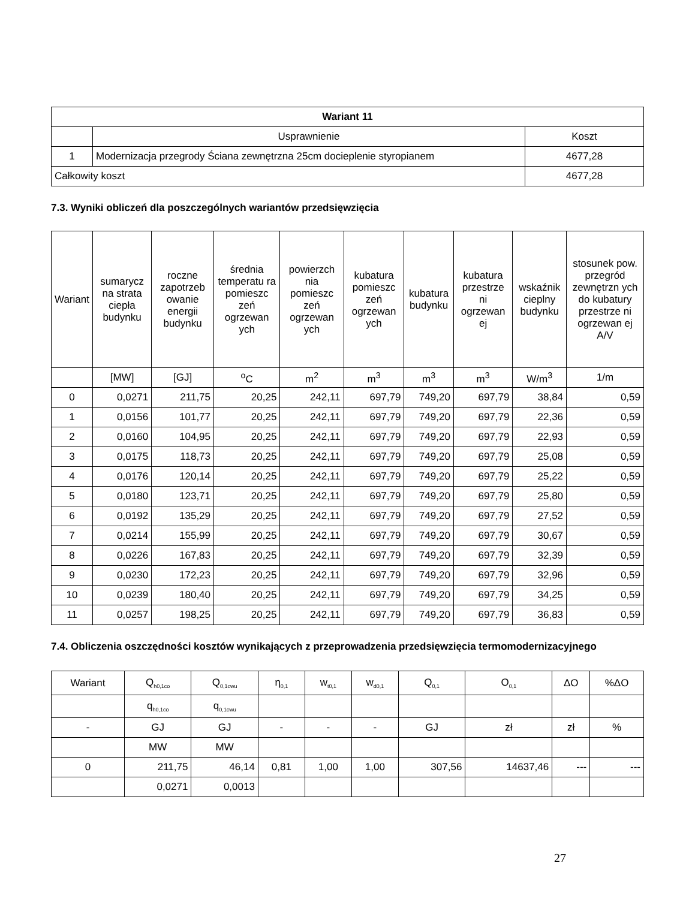| Wariant 11 | | |
| --- | --- | --- |
| | Usprawnienie | Koszt |
| 1 | Modernizacja przegrody Ściana zewnętrzna 25cm docieplenie styropianem | 4677,28 |
| Całkowity koszt | | 4677,28 |
7.3. Wyniki obliczeń dla poszczególnych wariantów przedsięwzięcia
| Wariant | sumarycz na strata ciepła budynku | roczne zapotrzeb owanie energii budynku | średnia temperatu ra pomieszc zeń ogrzewan ych | powierzch nia pomieszc zeń ogrzewan ych | kubatura pomieszc zeń ogrzewan ych | kubatura budynku | kubatura przestrze ni ogrzewan ej | wskaźnik cieplny budynku | stosunek pow. przegród zewnętrzn ych do kubatury przestrze ni ogrzewan ej A/V |
| --- | --- | --- | --- | --- | --- | --- | --- | --- | --- |
| | [MW] | [GJ] | <sup>o</sup> C | m<sup>2</sup> | m<sup>3</sup> | m<sup>3</sup> | m<sup>3</sup> | W/m<sup>3</sup> | 1/m |
| 0 | 0,0271 | 211,75 | 20,25 | 242,11 | 697,79 | 749,20 | 697,79 | 38,84 | 0,59 |
| 1 | 0,0156 | 101,77 | 20,25 | 242,11 | 697,79 | 749,20 | 697,79 | 22,36 | 0,59 |
| 2 | 0,0160 | 104,95 | 20,25 | 242,11 | 697,79 | 749,20 | 697,79 | 22,93 | 0,59 |
| 3 | 0,0175 | 118,73 | 20,25 | 242,11 | 697,79 | 749,20 | 697,79 | 25,08 | 0,59 |
| 4 | 0,0176 | 120,14 | 20,25 | 242,11 | 697,79 | 749,20 | 697,79 | 25,22 | 0,59 |
| 5 | 0,0180 | 123,71 | 20,25 | 242,11 | 697,79 | 749,20 | 697,79 | 25,80 | 0,59 |
| 6 | 0,0192 | 135,29 | 20,25 | 242,11 | 697,79 | 749,20 | 697,79 | 27,52 | 0,59 |
| 7 | 0,0214 | 155,99 | 20,25 | 242,11 | 697,79 | 749,20 | 697,79 | 30,67 | 0,59 |
| 8 | 0,0226 | 167,83 | 20,25 | 242,11 | 697,79 | 749,20 | 697,79 | 32,39 | 0,59 |
| 9 | 0,0230 | 172,23 | 20,25 | 242,11 | 697,79 | 749,20 | 697,79 | 32,96 | 0,59 |
| 10 | 0,0239 | 180,40 | 20,25 | 242,11 | 697,79 | 749,20 | 697,79 | 34,25 | 0,59 |
| 11 | 0,0257 | 198,25 | 20,25 | 242,11 | 697,79 | 749,20 | 697,79 | 36,83 | 0,59 |
7.4. Obliczenia oszczędności kosztów wynikających z przeprowadzenia przedsięwzięcia termomodernizacyjnego
| Wariant | Q<sub>h0,1co</sub> | Q<sub>0,1cwu</sub> | η<sub>0,1</sub> | w<sub>t0,1</sub> | w<sub>d0,1</sub> | Q<sub>0,1</sub> | O<sub>0,1</sub> | ΔO | %ΔO |
| | q<sub>h0,1co</sub> | q<sub>0,1cwu</sub> | | | | | | | |
| - | GJ | GJ | - | - | - | GJ | zł | zł | % |
| | MW | MW | | | | | | | |
| 0 | 211,75 | 46,14 | 0,81 | 1,00 | 1,00 | 307,56 | 14637,46 | --- | --- |
| | 0,0271 | 0,0013 | | | | | | | |
27